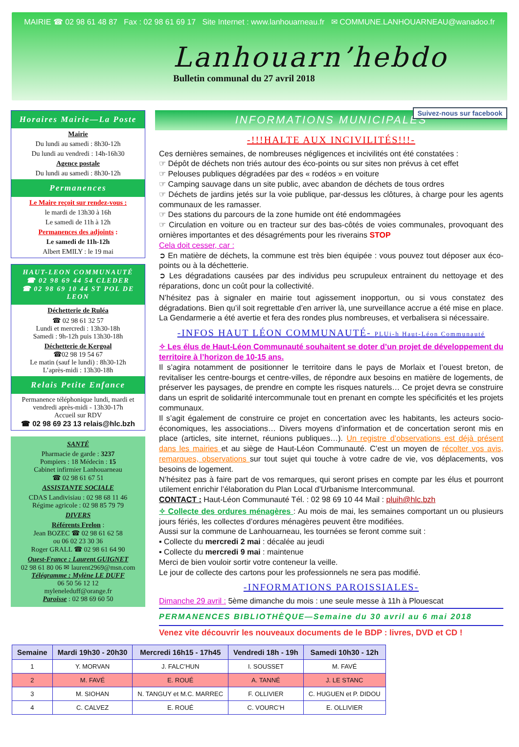MAIRIE ☎ 02 98 61 48 87 Fax : 02 98 61 69 17 Site Internet : www.lanhouarneau.fr ✉ COMMUNE.LANHOUARNEAU@wanadoo.fr
Lanhouarn’hebdo
Bulletin communal du 27 avril 2018
Suivez-nous sur facebook
Horaires Mairie—La Poste
Mairie
Du lundi au samedi : 8h30-12h
Du lundi au vendredi : 14h-16h30
Agence postale
Du lundi au samedi : 8h30-12h
Permanences
Le Maire reçoit sur rendez-vous :
le mardi de 13h30 à 16h
Le samedi de 11h à 12h
Permanences des adjoints :
Le samedi de 11h-12h
Albert EMILY : le 19 mai
HAUT-LEON COMMUNAUTÉ
☎ 02 98 69 44 54 CLEDER
☎ 02 98 69 10 44 ST POL DE LEON
Déchetterie de Ruléa
☎ 02 98 61 32 57
Lundi et mercredi : 13h30-18h
Samedi : 9h-12h puis 13h30-18h
Déchetterie de Kergoal
☎02 98 19 54 67
Le matin (sauf le lundi) : 8h30-12h
L’après-midi : 13h30-18h
Relais Petite Enfance
Permanence téléphonique lundi, mardi et vendredi après-midi - 13h30-17h
Accueil sur RDV
☎ 02 98 69 23 13 relais@hlc.bzh
SANTÉ
Pharmacie de garde : 3237
Pompiers : 18 Médecin : 15
Cabinet infirmier Lanhouarneau
☎ 02 98 61 67 51
ASSISTANTE SOCIALE
CDAS Landivisiau : 02 98 68 11 46
Régime agricole : 02 98 85 79 79
DIVERS
Référents Frelon :
Jean BOZEC ☎ 02 98 61 62 58
ou 06 02 23 30 36
Roger GRALL ☎ 02 98 61 64 90
Ouest-France : Laurent GUIGNET
02 98 61 80 06 ✉ laurent2969@msn.com
Télégramme : Mylène LE DUFF
06 50 56 12 12
myleneleduff@orange.fr
Paroisse : 02 98 69 60 50
INFORMATIONS MUNICIPALES
-!!!HALTE AUX INCIVILITÉS!!!-
Ces dernières semaines, de nombreuses négligences et incivilités ont été constatées :
☞ Dépôt de déchets non triés autour des éco-points ou sur sites non prévus à cet effet
☞ Pelouses publiques dégradées par des « rodéos » en voiture
☞ Camping sauvage dans un site public, avec abandon de déchets de tous ordres
☞ Déchets de jardins jetés sur la voie publique, par-dessus les clôtures, à charge pour les agents communaux de les ramasser.
☞ Des stations du parcours de la zone humide ont été endommagées
☞ Circulation en voiture ou en tracteur sur des bas-côtés de voies communales, provoquant des ornières importantes et des désagréments pour les riverains STOP
Cela doit cesser, car :
➲ En matière de déchets, la commune est très bien équipée : vous pouvez tout déposer aux éco-points ou à la déchetterie.
➲ Les dégradations causées par des individus peu scrupuleux entrainent du nettoyage et des réparations, donc un coût pour la collectivité.
N’hésitez pas à signaler en mairie tout agissement inopportun, ou si vous constatez des dégradations. Bien qu’il soit regrettable d’en arriver là, une surveillance accrue a été mise en place. La Gendarmerie a été avertie et fera des rondes plus nombreuses, et verbalisera si nécessaire.
-INFOS HAUT LÉON COMMUNAUTÉ- PLUi-h Haut-Léon Communauté
✧ Les élus de Haut-Léon Communauté souhaitent se doter d’un projet de développement du territoire à l’horizon de 10-15 ans.
Il s’agira notamment de positionner le territoire dans le pays de Morlaix et l’ouest breton, de revitaliser les centre-bourgs et centre-villes, de répondre aux besoins en matière de logements, de préserver les paysages, de prendre en compte les risques naturels… Ce projet devra se construire dans un esprit de solidarité intercommunale tout en prenant en compte les spécificités et les projets communaux.
Il s’agit également de construire ce projet en concertation avec les habitants, les acteurs socio-économiques, les associations… Divers moyens d’information et de concertation seront mis en place (articles, site internet, réunions publiques…). Un registre d’observations est déjà présent dans les mairies et au siège de Haut-Léon Communauté. C’est un moyen de récolter vos avis, remarques, observations sur tout sujet qui touche à votre cadre de vie, vos déplacements, vos besoins de logement.
N’hésitez pas à faire part de vos remarques, qui seront prises en compte par les élus et pourront utilement enrichir l’élaboration du Plan Local d’Urbanisme Intercommunal.
CONTACT : Haut-Léon Communauté Tél. : 02 98 69 10 44 Mail : pluih@hlc.bzh
✧ Collecte des ordures ménagères : Au mois de mai, les semaines comportant un ou plusieurs jours fériés, les collectes d’ordures ménagères peuvent être modifiées.
Aussi sur la commune de Lanhouarneau, les tournées se feront comme suit :
▪ Collecte du mercredi 2 mai : décalée au jeudi
▪ Collecte du mercredi 9 mai : maintenue
Merci de bien vouloir sortir votre conteneur la veille.
Le jour de collecte des cartons pour les professionnels ne sera pas modifié.
-INFORMATIONS PAROISSIALES-
Dimanche 29 avril : 5ème dimanche du mois : une seule messe à 11h à Plouescat
PERMANENCES BIBLIOTHÈQUE—Semaine du 30 avril au 6 mai 2018
Venez vite découvrir les nouveaux documents de le BDP : livres, DVD et CD !
| Semaine | Mardi 19h30 - 20h30 | Mercredi 16h15 - 17h45 | Vendredi 18h - 19h | Samedi 10h30 - 12h |
| --- | --- | --- | --- | --- |
| 1 | Y. MORVAN | J. FALC’HUN | I. SOUSSET | M. FAVÉ |
| 2 | M. FAVÉ | E. ROUÉ | A. TANNÉ | J. LE STANC |
| 3 | M. SIOHAN | N. TANGUY et M.C. MARREC | F. OLLIVIER | C. HUGUEN et P. DIDOU |
| 4 | C. CALVEZ | E. ROUÉ | C. VOURC’H | E. OLLIVIER |